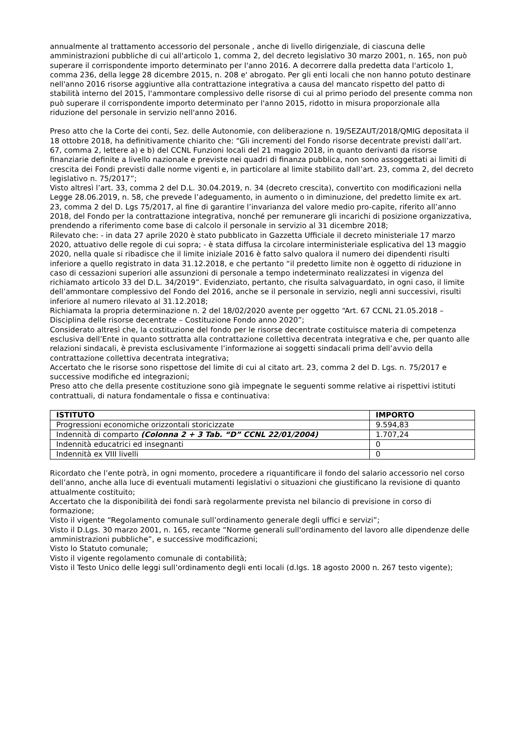annualmente al trattamento accessorio del personale , anche di livello dirigenziale, di ciascuna delle amministrazioni pubbliche di cui all'articolo 1, comma 2, del decreto legislativo 30 marzo 2001, n. 165, non può superare il corrispondente importo determinato per l'anno 2016. A decorrere dalla predetta data l'articolo 1, comma 236, della legge 28 dicembre 2015, n. 208 e' abrogato. Per gli enti locali che non hanno potuto destinare nell'anno 2016 risorse aggiuntive alla contrattazione integrativa a causa del mancato rispetto del patto di stabilità interno del 2015, l'ammontare complessivo delle risorse di cui al primo periodo del presente comma non può superare il corrispondente importo determinato per l'anno 2015, ridotto in misura proporzionale alla riduzione del personale in servizio nell'anno 2016.
Preso atto che la Corte dei conti, Sez. delle Autonomie, con deliberazione n. 19/SEZAUT/2018/QMIG depositata il 18 ottobre 2018, ha definitivamente chiarito che: “Gli incrementi del Fondo risorse decentrate previsti dall’art. 67, comma 2, lettere a) e b) del CCNL Funzioni locali del 21 maggio 2018, in quanto derivanti da risorse finanziarie definite a livello nazionale e previste nei quadri di finanza pubblica, non sono assoggettati ai limiti di crescita dei Fondi previsti dalle norme vigenti e, in particolare al limite stabilito dall’art. 23, comma 2, del decreto legislativo n. 75/2017”;
Visto altresì l’art. 33, comma 2 del D.L. 30.04.2019, n. 34 (decreto crescita), convertito con modificazioni nella Legge 28.06.2019, n. 58, che prevede l’adeguamento, in aumento o in diminuzione, del predetto limite ex art. 23, comma 2 del D. Lgs 75/2017, al fine di garantire l’invarianza del valore medio pro-capite, riferito all’anno 2018, del Fondo per la contrattazione integrativa, nonché per remunerare gli incarichi di posizione organizzativa, prendendo a riferimento come base di calcolo il personale in servizio al 31 dicembre 2018;
Rilevato che: - in data 27 aprile 2020 è stato pubblicato in Gazzetta Ufficiale il decreto ministeriale 17 marzo 2020, attuativo delle regole di cui sopra; - è stata diffusa la circolare interministeriale esplicativa del 13 maggio 2020, nella quale si ribadisce che il limite iniziale 2016 è fatto salvo qualora il numero dei dipendenti risulti inferiore a quello registrato in data 31.12.2018, e che pertanto “il predetto limite non è oggetto di riduzione in caso di cessazioni superiori alle assunzioni di personale a tempo indeterminato realizzatesi in vigenza del richiamato articolo 33 del D.L. 34/2019”. Evidenziato, pertanto, che risulta salvaguardato, in ogni caso, il limite dell’ammontare complessivo del Fondo del 2016, anche se il personale in servizio, negli anni successivi, risulti inferiore al numero rilevato al 31.12.2018;
Richiamata la propria determinazione n. 2 del 18/02/2020 avente per oggetto “Art. 67 CCNL 21.05.2018 – Disciplina delle risorse decentrate – Costituzione Fondo anno 2020”;
Considerato altresì che, la costituzione del fondo per le risorse decentrate costituisce materia di competenza esclusiva dell’Ente in quanto sottratta alla contrattazione collettiva decentrata integrativa e che, per quanto alle relazioni sindacali, è prevista esclusivamente l’informazione ai soggetti sindacali prima dell’avvio della contrattazione collettiva decentrata integrativa;
Accertato che le risorse sono rispettose del limite di cui al citato art. 23, comma 2 del D. Lgs. n. 75/2017 e successive modifiche ed integrazioni;
Preso atto che della presente costituzione sono già impegnate le seguenti somme relative ai rispettivi istituti contrattuali, di natura fondamentale o fissa e continuativa:
| ISTITUTO | IMPORTO |
| --- | --- |
| Progressioni economiche orizzontali storicizzate | 9.594,83 |
| Indennità di comparto (Colonna 2 + 3 Tab. “D” CCNL 22/01/2004) | 1.707,24 |
| Indennità educatrici ed insegnanti | 0 |
| Indennità ex VIII livelli | 0 |
Ricordato che l’ente potrà, in ogni momento, procedere a riquantificare il fondo del salario accessorio nel corso dell’anno, anche alla luce di eventuali mutamenti legislativi o situazioni che giustificano la revisione di quanto attualmente costituito;
Accertato che la disponibilità dei fondi sarà regolarmente prevista nel bilancio di previsione in corso di formazione;
Visto il vigente “Regolamento comunale sull’ordinamento generale degli uffici e servizi”;
Visto il D.Lgs. 30 marzo 2001, n. 165, recante “Norme generali sull'ordinamento del lavoro alle dipendenze delle amministrazioni pubbliche”, e successive modificazioni;
Visto lo Statuto comunale;
Visto il vigente regolamento comunale di contabilità;
Visto il Testo Unico delle leggi sull’ordinamento degli enti locali (d.lgs. 18 agosto 2000 n. 267 testo vigente);